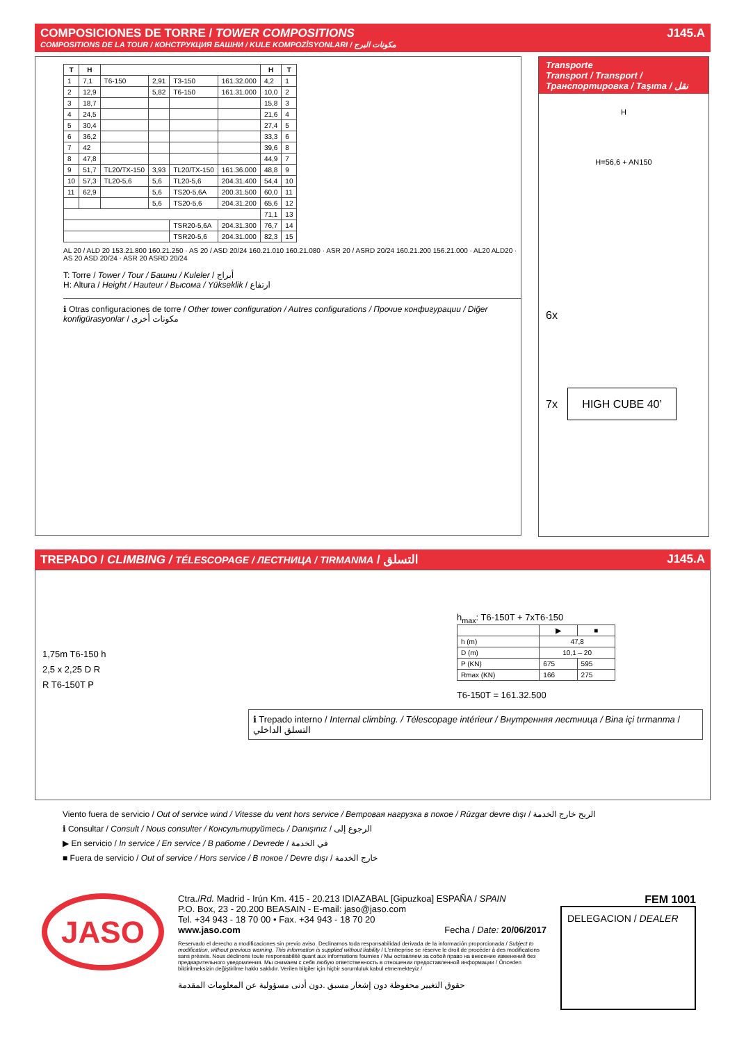COMPOSICIONES DE TORRE / TOWER COMPOSITIONS
COMPOSITIONS DE LA TOUR / КОНСТРУКЦИЯ БАШНИ / KULE KOMPOZİSYONLARI / مكونات البرج
J145.A
| T | H | | | | | H | T |
| --- | --- | --- | --- | --- | --- | --- | --- |
| 1 | 7,1 | T6-150 | 2,91 | T3-150 | 161.32.000 | 4,2 | 1 |
| 2 | 12,9 | | 5,82 | T6-150 | 161.31.000 | 10,0 | 2 |
| 3 | 18,7 | | | | | 15,8 | 3 |
| 4 | 24,5 | | | | | 21,6 | 4 |
| 5 | 30,4 | | | | | 27,4 | 5 |
| 6 | 36,2 | | | | | 33,3 | 6 |
| 7 | 42 | | | | | 39,6 | 8 |
| 8 | 47,8 | | | | | 44,9 | 7 |
| 9 | 51,7 | TL20/TX-150 | 3,93 | TL20/TX-150 | 161.36.000 | 48,8 | 9 |
| 10 | 57,3 | TL20-5,6 | 5,6 | TL20-5,6 | 204.31.400 | 54,4 | 10 |
| 11 | 62,9 | | 5,6 | TS20-5,6A | 200.31.500 | 60,0 | 11 |
| | | | 5,6 | TS20-5,6 | 204.31.200 | 65,6 | 12 |
| | | | | | | 71,1 | 13 |
| | | | | TSR20-5,6A | 204.31.300 | 76,7 | 14 |
| | | | | TSR20-5,6 | 204.31.000 | 82,3 | 15 |
AL 20 / ALD 20 153.21.800 160.21.250 · AS 20 / ASD 20/24 160.21.010 160.21.080 · ASR 20 / ASRD 20/24 160.21.200 156.21.000 · AL20 ALD20 · AS 20 ASD 20/24 · ASR 20 ASRD 20/24
T: Torre / Tower / Tour / Башни / Kuleler / أبراج
H: Altura / Height / Hauteur / Высома / Yükseklik / ارتفاع
ℹ Otras configuraciones de torre / Other tower configuration / Autres configurations / Прочие конфигурации / Diğer konfigürasyonlar / مكونات أخرى
Transporte
Transport / Transport /
Транспортировка / Taşıma / نقل
H
H=56,6 + AN150
6x
7x HIGH CUBE 40’
TREPADO / CLIMBING / TÉLESCOPAGE / ЛЕСТНИЦА / TIRMANMA / التسلق
J145.A
1,75m T6-150 h
2,5 x 2,25 D R
R T6-150T P
h<sub>max</sub>: T6-150T + 7xT6-150
| | ▶ | ■ |
| --- | --- | --- |
| h (m) | 47,8 | |
| D (m) | 10,1 – 20 | |
| P (KN) | 675 | 595 |
| Rmax (KN) | 166 | 275 |
T6-150T = 161.32.500
ℹ Trepado interno / Internal climbing. / Télescopage intérieur / Внутренняя лестница / Bina içi tırmanma / التسلق الداخلي
Viento fuera de servicio / Out of service wind / Vitesse du vent hors service / Ветровая нагрузка в покое / Rüzgar devre dışı / الريح خارج الخدمة
ℹ Consultar / Consult / Nous consulter / Консультируйтесь / Danışınız / الرجوع إلى
▶ En servicio / In service / En service / В работе / Devrede / في الخدمة
■ Fuera de servicio / Out of service / Hors service / В покое / Devre dışı / خارج الخدمة
JASO
Ctra./Rd. Madrid - Irún Km. 415 - 20.213 IDIAZABAL [Gipuzkoa] ESPAÑA / SPAIN
P.O. Box, 23 - 20.200 BEASAIN - E-mail: jaso@jaso.com
Tel. +34 943 - 18 70 00 • Fax. +34 943 - 18 70 20
www.jaso.com Fecha / Date: 20/06/2017
Reservado el derecho a modificaciones sin previo aviso. Declinamos toda responsabilidad derivada de la información proporcionada / Subject to modification, without previous warning. This information is supplied without liability / L'entreprise se réserve le droit de procéder à des modifications sans préavis. Nous déclinons toute responsabilité quant aux informations fournies / Мы оставляем за собой право на внесение изменений без предварительного уведомления. Мы снимаем с себя любую ответственность в отношении предоставленной информации / Önceden bildirilmeksizin değiştirilme hakkı saklıdır. Verilen bilgiler için hiçbir sorumluluk kabul etmemekteyiz /
حقوق التغيير محفوظة دون إشعار مسبق .دون أدنى مسؤولية عن المعلومات المقدمة
FEM 1001
DELEGACION / DEALER